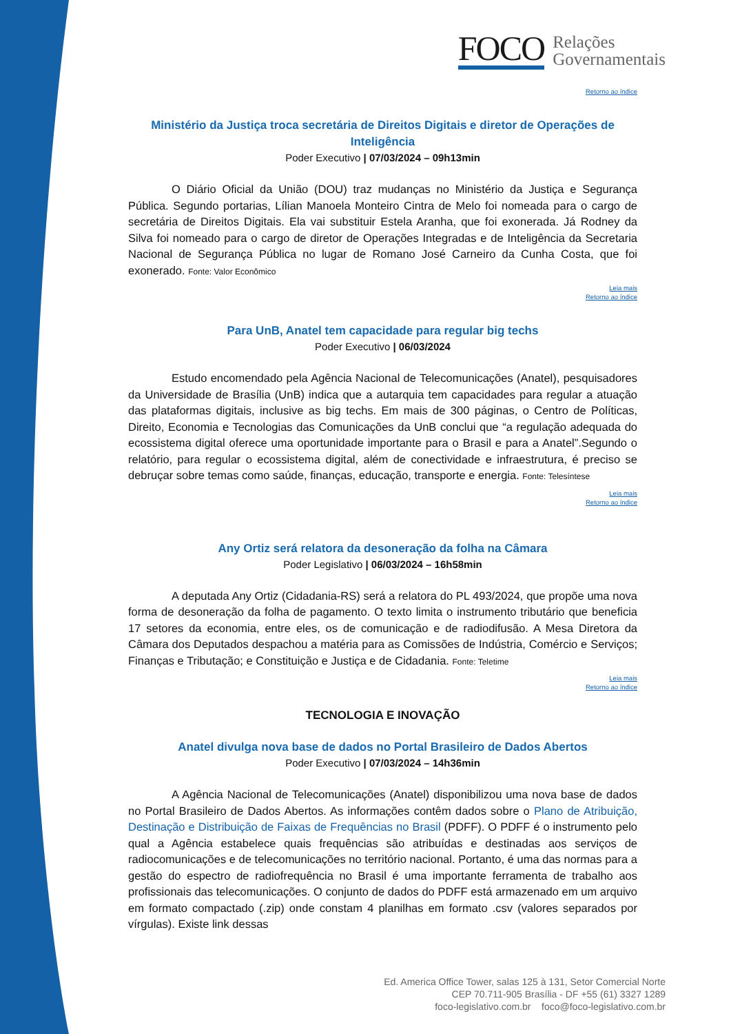FOCO Relações
Governamentais
Retorno ao índice
Ministério da Justiça troca secretária de Direitos Digitais e diretor de Operações de Inteligência
Poder Executivo | 07/03/2024 – 09h13min
O Diário Oficial da União (DOU) traz mudanças no Ministério da Justiça e Segurança Pública. Segundo portarias, Lílian Manoela Monteiro Cintra de Melo foi nomeada para o cargo de secretária de Direitos Digitais. Ela vai substituir Estela Aranha, que foi exonerada. Já Rodney da Silva foi nomeado para o cargo de diretor de Operações Integradas e de Inteligência da Secretaria Nacional de Segurança Pública no lugar de Romano José Carneiro da Cunha Costa, que foi exonerado. Fonte: Valor Econômico
Leia mais
Retorno ao índice
Para UnB, Anatel tem capacidade para regular big techs
Poder Executivo | 06/03/2024
Estudo encomendado pela Agência Nacional de Telecomunicações (Anatel), pesquisadores da Universidade de Brasília (UnB) indica que a autarquia tem capacidades para regular a atuação das plataformas digitais, inclusive as big techs. Em mais de 300 páginas, o Centro de Políticas, Direito, Economia e Tecnologias das Comunicações da UnB conclui que “a regulação adequada do ecossistema digital oferece uma oportunidade importante para o Brasil e para a Anatel”.Segundo o relatório, para regular o ecossistema digital, além de conectividade e infraestrutura, é preciso se debruçar sobre temas como saúde, finanças, educação, transporte e energia. Fonte: Telesíntese
Leia mais
Retorno ao índice
Any Ortiz será relatora da desoneração da folha na Câmara
Poder Legislativo | 06/03/2024 – 16h58min
A deputada Any Ortiz (Cidadania-RS) será a relatora do PL 493/2024, que propõe uma nova forma de desoneração da folha de pagamento. O texto limita o instrumento tributário que beneficia 17 setores da economia, entre eles, os de comunicação e de radiodifusão. A Mesa Diretora da Câmara dos Deputados despachou a matéria para as Comissões de Indústria, Comércio e Serviços; Finanças e Tributação; e Constituição e Justiça e de Cidadania. Fonte: Teletime
Leia mais
Retorno ao índice
TECNOLOGIA E INOVAÇÃO
Anatel divulga nova base de dados no Portal Brasileiro de Dados Abertos
Poder Executivo | 07/03/2024 – 14h36min
A Agência Nacional de Telecomunicações (Anatel) disponibilizou uma nova base de dados no Portal Brasileiro de Dados Abertos. As informações contêm dados sobre o Plano de Atribuição, Destinação e Distribuição de Faixas de Frequências no Brasil (PDFF). O PDFF é o instrumento pelo qual a Agência estabelece quais frequências são atribuídas e destinadas aos serviços de radiocomunicações e de telecomunicações no território nacional. Portanto, é uma das normas para a gestão do espectro de radiofrequência no Brasil é uma importante ferramenta de trabalho aos profissionais das telecomunicações. O conjunto de dados do PDFF está armazenado em um arquivo em formato compactado (.zip) onde constam 4 planilhas em formato .csv (valores separados por vírgulas). Existe link dessas
Ed. America Office Tower, salas 125 à 131, Setor Comercial Norte
CEP 70.711-905 Brasília - DF +55 (61) 3327 1289
foco-legislativo.com.br foco@foco-legislativo.com.br